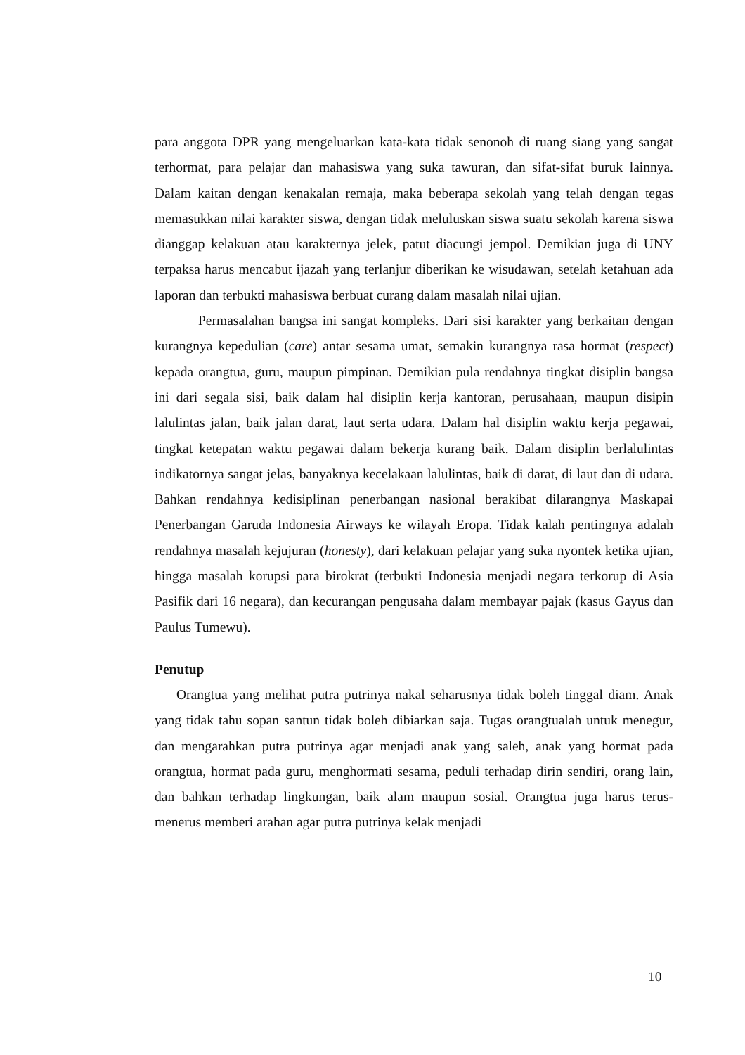para anggota DPR yang mengeluarkan kata-kata tidak senonoh di ruang siang yang sangat terhormat, para pelajar dan mahasiswa yang suka tawuran, dan sifat-sifat buruk lainnya. Dalam kaitan dengan kenakalan remaja, maka beberapa sekolah yang telah dengan tegas memasukkan nilai karakter siswa, dengan tidak meluluskan siswa suatu sekolah karena siswa dianggap kelakuan atau karakternya jelek, patut diacungi jempol. Demikian juga di UNY terpaksa harus mencabut ijazah yang terlanjur diberikan ke wisudawan, setelah ketahuan ada laporan dan terbukti mahasiswa berbuat curang dalam masalah nilai ujian.
Permasalahan bangsa ini sangat kompleks. Dari sisi karakter yang berkaitan dengan kurangnya kepedulian (care) antar sesama umat, semakin kurangnya rasa hormat (respect) kepada orangtua, guru, maupun pimpinan. Demikian pula rendahnya tingkat disiplin bangsa ini dari segala sisi, baik dalam hal disiplin kerja kantoran, perusahaan, maupun disipin lalulintas jalan, baik jalan darat, laut serta udara. Dalam hal disiplin waktu kerja pegawai, tingkat ketepatan waktu pegawai dalam bekerja kurang baik. Dalam disiplin berlalulintas indikatornya sangat jelas, banyaknya kecelakaan lalulintas, baik di darat, di laut dan di udara. Bahkan rendahnya kedisiplinan penerbangan nasional berakibat dilarangnya Maskapai Penerbangan Garuda Indonesia Airways ke wilayah Eropa. Tidak kalah pentingnya adalah rendahnya masalah kejujuran (honesty), dari kelakuan pelajar yang suka nyontek ketika ujian, hingga masalah korupsi para birokrat (terbukti Indonesia menjadi negara terkorup di Asia Pasifik dari 16 negara), dan kecurangan pengusaha dalam membayar pajak (kasus Gayus dan Paulus Tumewu).
Penutup
Orangtua yang melihat putra putrinya nakal seharusnya tidak boleh tinggal diam. Anak yang tidak tahu sopan santun tidak boleh dibiarkan saja. Tugas orangtualah untuk menegur, dan mengarahkan putra putrinya agar menjadi anak yang saleh, anak yang hormat pada orangtua, hormat pada guru, menghormati sesama, peduli terhadap dirin sendiri, orang lain, dan bahkan terhadap lingkungan, baik alam maupun sosial. Orangtua juga harus terus-menerus memberi arahan agar putra putrinya kelak menjadi
10